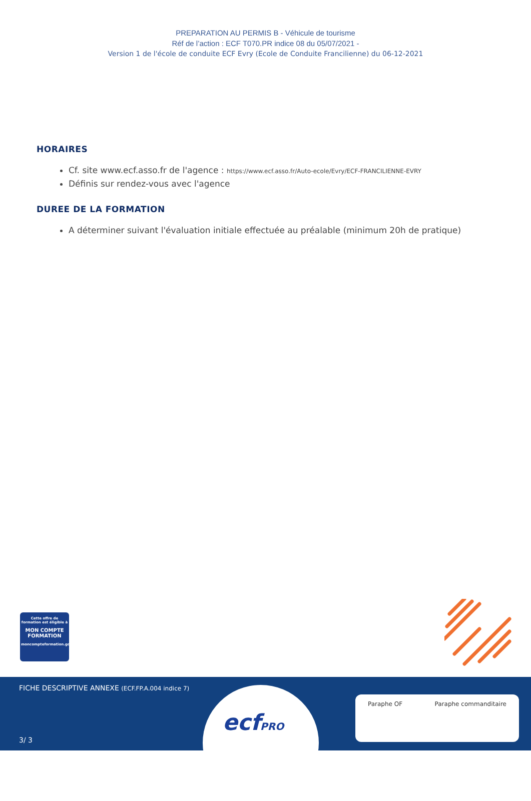PREPARATION AU PERMIS B - Véhicule de tourisme
Réf de l’action : ECF T070.PR indice 08 du 05/07/2021 -
Version 1 de l'école de conduite ECF Evry (Ecole de Conduite Francilienne) du 06-12-2021
HORAIRES
Cf. site www.ecf.asso.fr de l'agence : https://www.ecf.asso.fr/Auto-ecole/Evry/ECF-FRANCILIENNE-EVRY
Définis sur rendez-vous avec l'agence
DUREE DE LA FORMATION
A déterminer suivant l'évaluation initiale effectuée au préalable (minimum 20h de pratique)
Cette offre de formation est éligible à
MON COMPTE FORMATION
moncompteformation.gouv.fr
FICHE DESCRIPTIVE ANNEXE (ECF.FP.A.004 indice 7)
ecfPRO
Paraphe OF Paraphe commanditaire
3/ 3